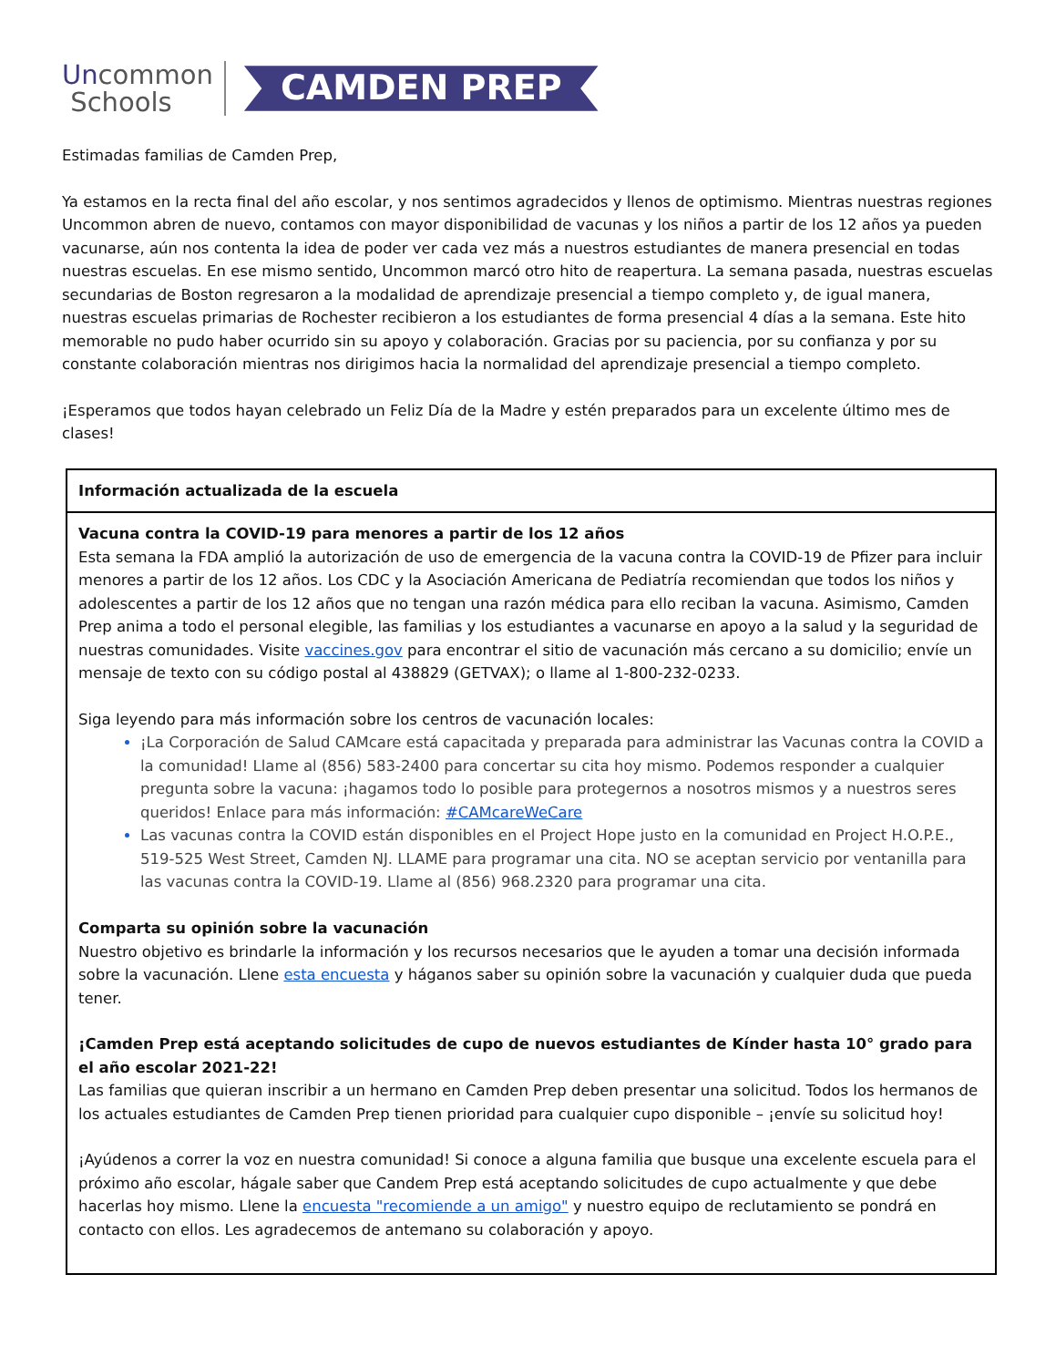Uncommon
Schools
CAMDEN PREP
Estimadas familias de Camden Prep,
Ya estamos en la recta final del año escolar, y nos sentimos agradecidos y llenos de optimismo. Mientras nuestras regiones Uncommon abren de nuevo, contamos con mayor disponibilidad de vacunas y los niños a partir de los 12 años ya pueden vacunarse, aún nos contenta la idea de poder ver cada vez más a nuestros estudiantes de manera presencial en todas nuestras escuelas. En ese mismo sentido, Uncommon marcó otro hito de reapertura. La semana pasada, nuestras escuelas secundarias de Boston regresaron a la modalidad de aprendizaje presencial a tiempo completo y, de igual manera, nuestras escuelas primarias de Rochester recibieron a los estudiantes de forma presencial 4 días a la semana. Este hito memorable no pudo haber ocurrido sin su apoyo y colaboración. Gracias por su paciencia, por su confianza y por su constante colaboración mientras nos dirigimos hacia la normalidad del aprendizaje presencial a tiempo completo.
¡Esperamos que todos hayan celebrado un Feliz Día de la Madre y estén preparados para un excelente último mes de clases!
| Información actualizada de la escuela |
| --- |
| Vacuna contra la COVID-19 para menores a partir de los 12 años Esta semana la FDA amplió la autorización de uso de emergencia de la vacuna contra la COVID-19 de Pfizer para incluir menores a partir de los 12 años. Los CDC y la Asociación Americana de Pediatría recomiendan que todos los niños y adolescentes a partir de los 12 años que no tengan una razón médica para ello reciban la vacuna. Asimismo, Camden Prep anima a todo el personal elegible, las familias y los estudiantes a vacunarse en apoyo a la salud y la seguridad de nuestras comunidades. Visite vaccines.gov para encontrar el sitio de vacunación más cercano a su domicilio; envíe un mensaje de texto con su código postal al 438829 (GETVAX); o llame al 1-800-232-0233. Siga leyendo para más información sobre los centros de vacunación locales: ¡La Corporación de Salud CAMcare está capacitada y preparada para administrar las Vacunas contra la COVID a la comunidad! Llame al (856) 583-2400 para concertar su cita hoy mismo. Podemos responder a cualquier pregunta sobre la vacuna: ¡hagamos todo lo posible para protegernos a nosotros mismos y a nuestros seres queridos! Enlace para más información: #CAMcareWeCare Las vacunas contra la COVID están disponibles en el Project Hope justo en la comunidad en Project H.O.P.E., 519-525 West Street, Camden NJ. LLAME para programar una cita. NO se aceptan servicio por ventanilla para las vacunas contra la COVID-19. Llame al (856) 968.2320 para programar una cita. Comparta su opinión sobre la vacunación Nuestro objetivo es brindarle la información y los recursos necesarios que le ayuden a tomar una decisión informada sobre la vacunación. Llene esta encuesta y háganos saber su opinión sobre la vacunación y cualquier duda que pueda tener. ¡Camden Prep está aceptando solicitudes de cupo de nuevos estudiantes de Kínder hasta 10° grado para el año escolar 2021-22! Las familias que quieran inscribir a un hermano en Camden Prep deben presentar una solicitud. Todos los hermanos de los actuales estudiantes de Camden Prep tienen prioridad para cualquier cupo disponible – ¡envíe su solicitud hoy! ¡Ayúdenos a correr la voz en nuestra comunidad! Si conoce a alguna familia que busque una excelente escuela para el próximo año escolar, hágale saber que Candem Prep está aceptando solicitudes de cupo actualmente y que debe hacerlas hoy mismo. Llene la encuesta "recomiende a un amigo" y nuestro equipo de reclutamiento se pondrá en contacto con ellos. Les agradecemos de antemano su colaboración y apoyo. |